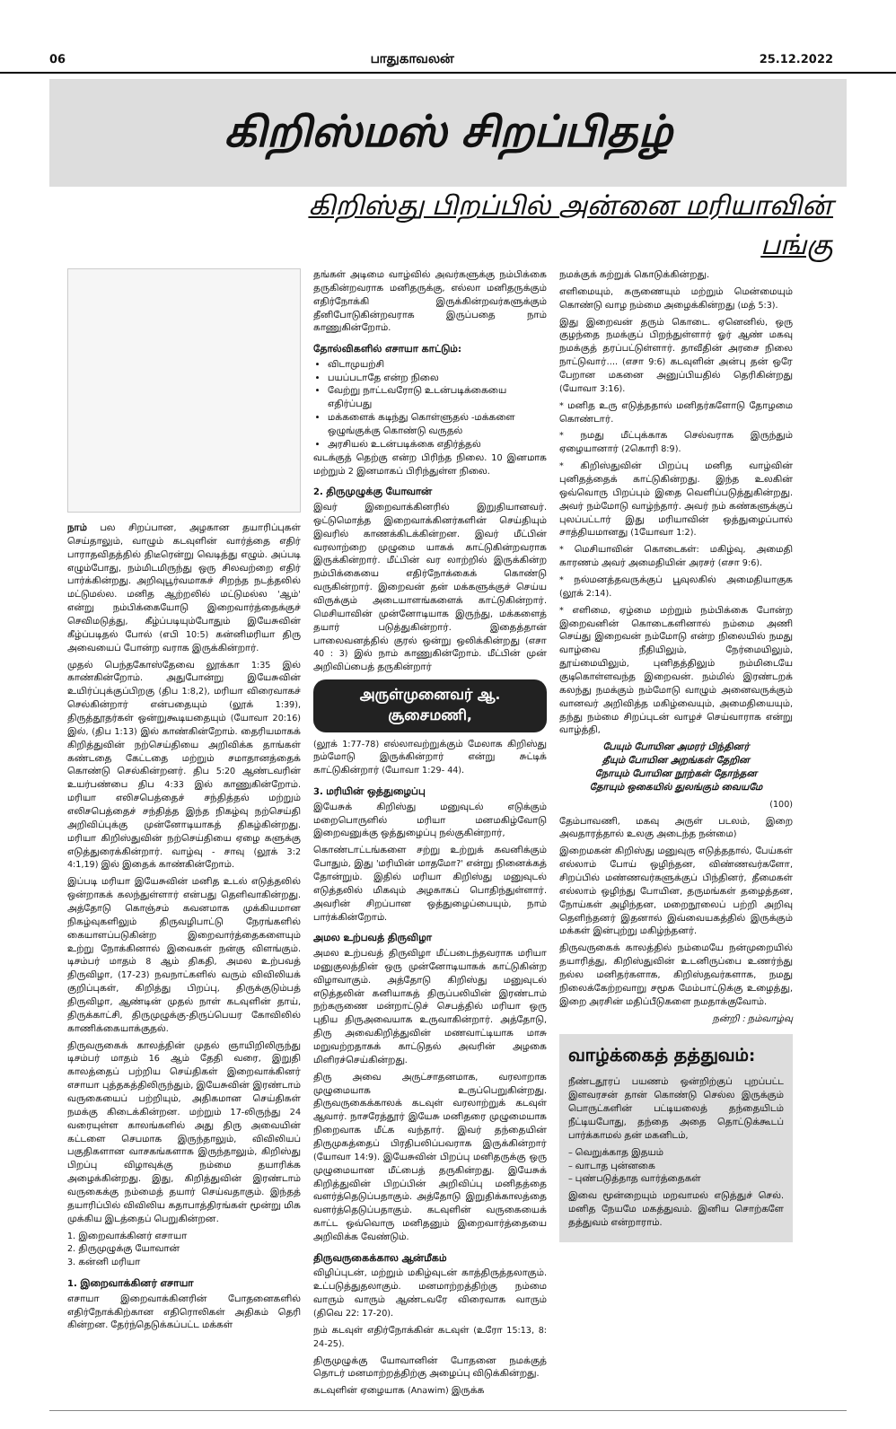06 பாதுகாவலன் 25.12.2022
கிறிஸ்மஸ் சிறப்பிதழ்
கிறிஸ்து பிறப்பில் அன்னை மரியாவின் பங்கு
நாம் பல சிறப்பான, அழகான தயாரிப்புகள் செய்தாலும், வாழும் கடவுளின் வார்த்தை எதிர் பாராதவிதத்தில் திடீரென்று வெடித்து எழும். அப்படி எழும்போது, நம்மிடமிருந்து ஒரு சிலவற்றை எதிர் பார்க்கின்றது. அறிவுபூர்வமாகச் சிறந்த நடத்தலில் மட்டுமல்ல. மனித ஆற்றலில் மட்டுமல்ல 'ஆம்' என்று நம்பிக்கையோடு இறைவார்த்தைக்குச் செவிமடுத்து, கீழ்ப்படியும்போதும் இயேசுவின் கீழ்ப்படிதல் போல் (எபி 10:5) கன்னிமரியா திரு அவையைப் போன்ற வராக இருக்கின்றார்.
முதல் பெந்தகோஸ்தேவை லூக்கா 1:35 இல் காண்கின்றோம். அதுபோன்று இயேசுவின் உயிர்ப்புக்குப்பிறகு (திப 1:8,2), மரியா விரைவாகச் செல்கின்றார் என்பதையும் (லூக் 1:39), திருத்தூதர்கள் ஒன்றுகூடியதையும் (யோவா 20:16) இல், (திப 1:13) இல் காண்கின்றோம். தைரியமாகக் கிறித்துவின் நற்செய்தியை அறிவிக்க தாங்கள் கண்டதை கேட்டதை மற்றும் சமாதானத்தைக் கொண்டு செல்கின்றனர். திப 5:20 ஆண்டவரின் உயர்பண்பை திப 4:33 இல் காணுகின்றோம். மரியா எலிசபெத்தைச் சந்தித்தல் மற்றும் எலிசபெத்தைச் சந்தித்த இந்த நிகழ்வு நற்செய்தி அறிவிப்புக்கு முன்னோடியாகத் திகழ்கின்றது. மரியா கிறிஸ்துவின் நற்செய்தியை ஏழை களுக்கு எடுத்துரைக்கின்றார். வாழ்வு - சாவு (லூக் 3:2 4:1,19) இல் இதைக் காண்கின்றோம்.
இப்படி மரியா இயேசுவின் மனித உடல் எடுத்தலில் ஒன்றாகக் கலந்துள்ளார் என்பது தெளிவாகின்றது. அத்தோடு கொஞ்சம் கவனமாக முக்கியமான நிகழ்வுகளிலும் திருவழிபாட்டு நேரங்களில் கையாளப்படுகின்ற இறைவார்த்தைகளையும் உற்று நோக்கினால் இவைகள் நன்கு விளங்கும். டிசம்பர் மாதம் 8 ஆம் திகதி, அமல உற்பவத் திருவிழா, (17-23) நவநாட்களில் வரும் விவிலியக் குறிப்புகள், கிறித்து பிறப்பு, திருக்குடும்பத் திருவிழா, ஆண்டின் முதல் நாள் கடவுளின் தாய், திருக்காட்சி, திருமுழுக்கு-திருப்பெயர கோவிலில் காணிக்கையாக்குதல்.
திருவருகைக் காலத்தின் முதல் ஞாயிறிலிருந்து டிசம்பர் மாதம் 16 ஆம் தேதி வரை, இறுதி காலத்தைப் பற்றிய செய்திகள் இறைவாக்கினர் எசாயா புத்தகத்திலிருந்தும், இயேசுவின் இரண்டாம் வருகையைப் பற்றியும், அதிகமான செய்திகள் நமக்கு கிடைக்கின்றன. மற்றும் 17-லிருந்து 24 வரையுள்ள காலங்களில் அது திரு அவையின் கட்டளை செபமாக இருந்தாலும், விவிலியப் பகுதிகளான வாசகங்களாக இருந்தாலும், கிறிஸ்து பிறப்பு விழாவுக்கு நம்மை தயாரிக்க அழைக்கின்றது. இது, கிறித்துவின் இரண்டாம் வருகைக்கு நம்மைத் தயார் செய்வதாகும். இந்தத் தயாரிப்பில் விவிலிய கதாபாத்திரங்கள் மூன்று மிக முக்கிய இடத்தைப் பெறுகின்றன.
1. இறைவாக்கினர் எசாயா
2. திருமுழுக்கு யோவான்
3. கன்னி மரியா
1. இறைவாக்கினர் எசாயா
எசாயா இறைவாக்கினரின் போதனைகளில் எதிர்நோக்கிற்கான எதிரொலிகள் அதிகம் தெரி கின்றன. தேர்ந்தெடுக்கப்பட்ட மக்கள்
தங்கள் அடிமை வாழ்வில் அவர்களுக்கு நம்பிக்கை தருகின்றவராக மனிதருக்கு, எல்லா மனிதருக்கும் எதிர்நோக்கி இருக்கின்றவர்களுக்கும் தீனிபோடுகின்றவராக இருப்பதை நாம் காணுகின்றோம்.
தோல்விகளில் எசாயா காட்டும்:
விடாமுயற்சி
பயப்படாதே என்ற நிலை
வேற்று நாட்டவரோடு உடன்படிக்கையை எதிர்ப்பது
மக்களைக் கடிந்து கொள்ளுதல் -மக்களை ஒழுங்குக்கு கொண்டு வருதல்
அரசியல் உடன்படிக்கை எதிர்த்தல்
வடக்குத் தெற்கு என்ற பிரிந்த நிலை. 10 இனமாக மற்றும் 2 இனமாகப் பிரிந்துள்ள நிலை.
2. திருமுழுக்கு யோவான்
இவர் இறைவாக்கினரில் இறுதியானவர். ஒட்டுமொத்த இறைவாக்கினர்களின் செய்தியும் இவரில் காணக்கிடக்கின்றன. இவர் மீட்பின் வரலாற்றை முழுமை யாகக் காட்டுகின்றவராக இருக்கின்றார். மீட்பின் வர லாற்றில் இருக்கின்ற நம்பிக்கையை எதிர்நோக்கைக் கொண்டு வருகின்றார். இறைவன் தன் மக்களுக்குச் செய்ய விருக்கும் அடையாளங்களைக் காட்டுகின்றார். மெசியாவின் முன்னோடியாக இருந்து, மக்களைத் தயார் படுத்துகின்றார். இதைத்தான் பாலைவனத்தில் குரல் ஒன்று ஒலிக்கின்றது (எசா 40 : 3) இல் நாம் காணுகின்றோம். மீட்பின் முன் அறிவிப்பைத் தருகின்றார்
அருள்முனைவர் ஆ. சூசைமணி,
(லூக் 1:77-78) எல்லாவற்றுக்கும் மேலாக கிறிஸ்து நம்மோடு இருக்கின்றார் என்று சுட்டிக் காட்டுகின்றார் (யோவா 1:29- 44).
3. மரியின் ஒத்துழைப்பு
இயேசுக் கிறிஸ்து மனுவுடல் எடுக்கும் மறைபொருளில் மரியா மனமகிழ்வோடு இறைவனுக்கு ஒத்துழைப்பு நல்குகின்றார்,
கொண்டாட்டங்களை சற்று உற்றுக் கவனிக்கும் போதும், இது 'மரியின் மாதமோ?' என்று நினைக்கத் தோன்றும். இதில் மரியா கிறிஸ்து மனுவுடல் எடுத்தலில் மிகவும் அழகாகப் பொதிந்துள்ளார். அவரின் சிறப்பான ஒத்துழைப்பையும், நாம் பார்க்கின்றோம்.
அமல உற்பவத் திருவிழா
அமல உற்பவத் திருவிழா மீட்படைந்தவராக மரியா மனுகுலத்தின் ஒரு முன்னோடியாகக் காட்டுகின்ற விழாவாகும். அத்தோடு கிறிஸ்து மனுவுடல் எடுத்தலின் கனியாகத் திருப்பலியின் இரண்டாம் நற்கருணை மன்றாட்டுச் செபத்தில் மரியா ஒரு புதிய திருஅவையாக உருவாகின்றார். அத்தோடு, திரு அவைகிறித்துவின் மணவாட்டியாக மாசு மறுவற்றதாகக் காட்டுதல் அவரின் அழகை மிளிரச்செய்கின்றது.
திரு அவை அருட்சாதனமாக, வரலாறாக முழுமையாக உருப்பெறுகின்றது. திருவருகைக்காலக் கடவுள் வரலாற்றுக் கடவுள் ஆவார். நாசரேத்தூர் இயேசு மனிதரை முழுமையாக நிறைவாக மீட்க வந்தார். இவர் தந்தையின் திருமுகத்தைப் பிரதிபலிப்பவராக இருக்கின்றார் (யோவா 14:9). இயேசுவின் பிறப்பு மனிதருக்கு ஒரு முழுமையான மீட்பைத் தருகின்றது. இயேசுக் கிறித்துவின் பிறப்பின் அறிவிப்பு மனிதத்தை வளர்த்தெடுப்பதாகும். அத்தோடு இறுதிக்காலத்தை வளர்த்தெடுப்பதாகும். கடவுளின் வருகையைக் காட்ட ஒவ்வொரு மனிதனும் இறைவார்த்தையை அறிவிக்க வேண்டும்.
திருவருகைக்கால ஆன்மீகம்
விழிப்புடன், மற்றும் மகிழ்வுடன் காத்திருத்தலாகும். உட்படுத்துதலாகும். மனமாற்றத்திற்கு நம்மை வாரும் வாரும் ஆண்டவரே விரைவாக வாரும் (திவெ 22: 17-20).
நம் கடவுள் எதிர்நோக்கின் கடவுள் (உரோ 15:13, 8: 24-25).
திருமுழுக்கு யோவானின் போதனை நமக்குத் தொடர் மனமாற்றத்திற்கு அழைப்பு விடுக்கின்றது.
கடவுளின் ஏழையாக (Anawim) இருக்க
நமக்குக் கற்றுக் கொடுக்கின்றது.
எளிமையும், கருணையும் மற்றும் மென்மையும் கொண்டு வாழ நம்மை அழைக்கின்றது (மத் 5:3).
இது இறைவன் தரும் கொடை. ஏனெனில், ஒரு குழந்தை நமக்குப் பிறந்துள்ளார் ஓர் ஆண் மகவு நமக்குத் தரப்பட்டுள்ளார். தாவீதின் அரசை நிலை நாட்டுவார்…. (எசா 9:6) கடவுளின் அன்பு தன் ஒரே பேறான மகனை அனுப்பியதில் தெரிகின்றது (யோவா 3:16).
* மனித உரு எடுத்ததால் மனிதர்களோடு தோழமை கொண்டார்.
* நமது மீட்புக்காக செல்வராக இருந்தும் ஏழையானார் (2கொரி 8:9).
* கிறிஸ்துவின் பிறப்பு மனித வாழ்வின் புனிதத்தைக் காட்டுகின்றது. இந்த உலகின் ஒவ்வொரு பிறப்பும் இதை வெளிப்படுத்துகின்றது. அவர் நம்மோடு வாழ்ந்தார். அவர் நம் கண்களுக்குப் புலப்பட்டார் இது மரியாவின் ஒத்துழைப்பால் சாத்தியமானது (1யோவா 1:2).
* மெசியாவின் கொடைகள்: மகிழ்வு, அமைதி காரணம் அவர் அமைதியின் அரசர் (எசா 9:6).
* நல்மனத்தவருக்குப் பூவுலகில் அமைதியாகுக (லூக் 2:14).
* எளிமை, ஏழ்மை மற்றும் நம்பிக்கை போன்ற இறைவனின் கொடைகளினால் நம்மை அணி செய்து இறைவன் நம்மோடு என்ற நிலையில் நமது வாழ்வை நீதியிலும், நேர்மையிலும், தூய்மையிலும், புனிதத்திலும் நம்மிடையே குடிகொள்ளவந்த இறைவன். நம்மில் இரண்டறக் கலந்து நமக்கும் நம்மோடு வாழும் அனைவருக்கும் வானவர் அறிவித்த மகிழ்வையும், அமைதியையும், தந்து நம்மை சிறப்புடன் வாழச் செய்வாராக என்று வாழ்த்தி,
பேயும் போயின அமரர் பிந்தினர்
தீயும் போயின அறங்கள் தேறின
நோயும் போயின நூற்கள் தோந்தன
தோயும் ஒகையில் துலங்கும் வையமே
(100)
தேம்பாவணி, மகவு அருள் படலம், இறை அவதாரத்தால் உலகு அடைந்த நன்மை)
இறைமகன் கிறிஸ்து மனுவுரு எடுத்ததால், பேய்கள் எல்லாம் போய் ஒழிந்தன, விண்ணவர்களோ, சிறப்பில் மண்ணவர்களுக்குப் பிந்தினர், தீமைகள் எல்லாம் ஒழிந்து போயின, தருமங்கள் தழைத்தன, நோய்கள் அழிந்தன, மறைநூலைப் பற்றி அறிவு தெளிந்தனர் இதனால் இவ்வையகத்தில் இருக்கும் மக்கள் இன்புற்று மகிழ்ந்தனர்.
திருவருகைக் காலத்தில் நம்மையே நன்முறையில் தயாரித்து, கிறிஸ்துவின் உடனிருப்பை உணர்ந்து நல்ல மனிதர்களாக, கிறிஸ்தவர்களாக, நமது நிலைக்கேற்றவாறு சமூக மேம்பாட்டுக்கு உழைத்து, இறை அரசின் மதிப்பீடுகளை நமதாக்குவோம்.
நன்றி : நம்வாழ்வு
வாழ்க்கைத் தத்துவம்:
நீண்டதூரப் பயணம் ஒன்றிற்குப் புறப்பட்ட இளவரசன் தான் கொண்டு செல்ல இருக்கும் பொருட்களின் பட்டியலைத் தந்தையிடம் நீட்டியபோது, தந்தை அதை தொட்டுக்கூடப் பார்க்காமல் தன் மகனிடம்,
– வெறுக்காத இதயம்
– வாடாத புன்னகை
– புண்படுத்தாத வார்த்தைகள்
இவை மூன்றையும் மறவாமல் எடுத்துச் செல். மனித நேயமே மகத்துவம். இனிய சொற்களே தத்துவம் என்றாராம்.